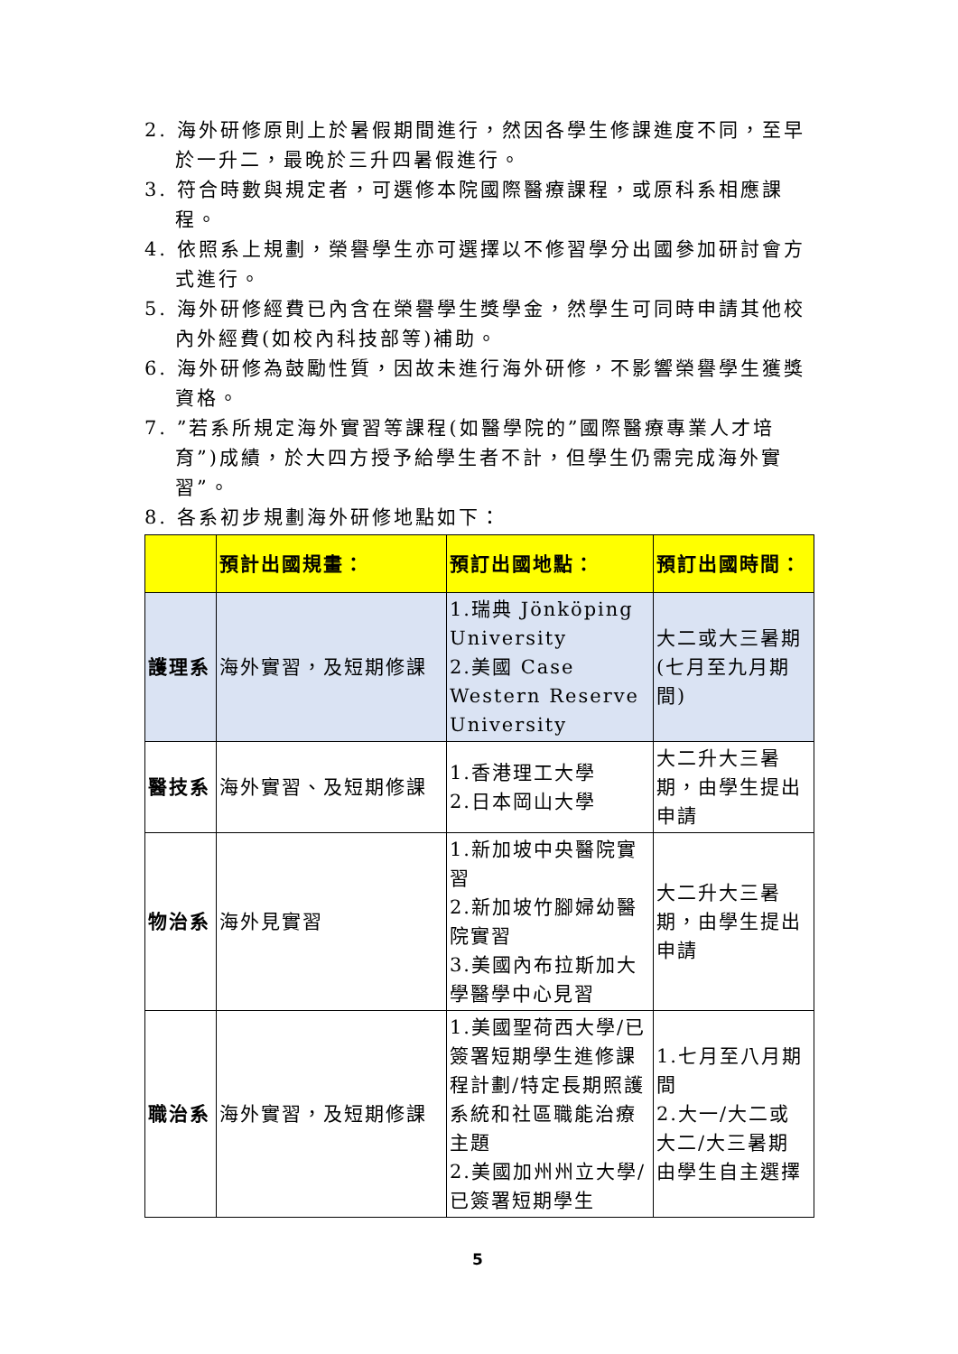2. 海外研修原則上於暑假期間進行，然因各學生修課進度不同，至早於一升二，最晚於三升四暑假進行。
3. 符合時數與規定者，可選修本院國際醫療課程，或原科系相應課程。
4. 依照系上規劃，榮譽學生亦可選擇以不修習學分出國參加研討會方式進行。
5. 海外研修經費已內含在榮譽學生獎學金，然學生可同時申請其他校內外經費(如校內科技部等)補助。
6. 海外研修為鼓勵性質，因故未進行海外研修，不影響榮譽學生獲獎資格。
7. ”若系所規定海外實習等課程(如醫學院的”國際醫療專業人才培育”)成績，於大四方授予給學生者不計，但學生仍需完成海外實習”。
8. 各系初步規劃海外研修地點如下：
| | 預計出國規畫： | 預訂出國地點： | 預訂出國時間： |
| --- | --- | --- | --- |
| 護理系 | 海外實習，及短期修課 | 1.瑞典 Jönköping University 2.美國 Case Western Reserve University | 大二或大三暑期(七月至九月期間) |
| 醫技系 | 海外實習、及短期修課 | 1.香港理工大學 2.日本岡山大學 | 大二升大三暑期，由學生提出申請 |
| 物治系 | 海外見實習 | 1.新加坡中央醫院實習 2.新加坡竹腳婦幼醫院實習 3.美國內布拉斯加大學醫學中心見習 | 大二升大三暑期，由學生提出申請 |
| 職治系 | 海外實習，及短期修課 | 1.美國聖荷西大學/已簽署短期學生進修課程計劃/特定長期照護系統和社區職能治療主題 2.美國加州州立大學/已簽署短期學生 | 1.七月至八月期間 2.大一/大二或 大二/大三暑期 由學生自主選擇 |
5